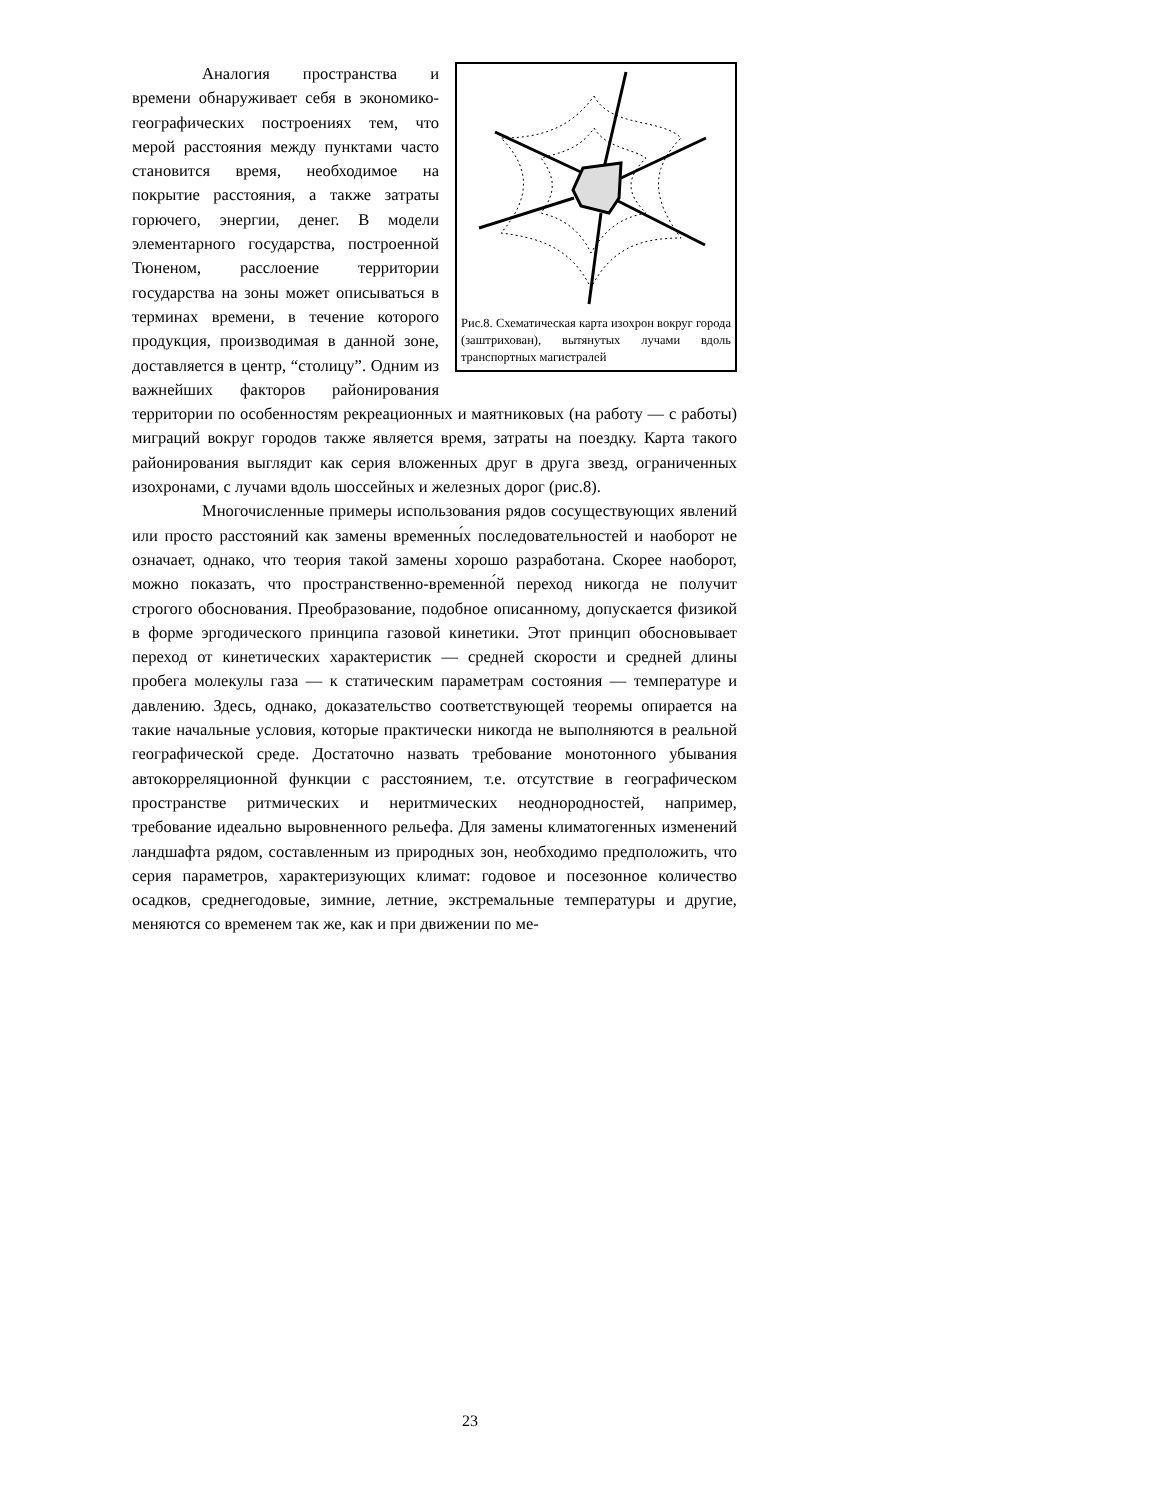Рис.8. Схематическая карта изохрон вокруг города (заштрихован), вытянутых лучами вдоль транспортных магистралей
Аналогия пространства и времени обнаруживает себя в экономико-географических построениях тем, что мерой расстояния между пунктами часто становится время, необходимое на покрытие расстояния, а также затраты горючего, энергии, денег. В модели элементарного государства, построенной Тюненом, расслоение территории государства на зоны может описываться в терминах времени, в течение которого продукция, производимая в данной зоне, доставляется в центр, “столицу”. Одним из важнейших факторов районирования территории по особенностям рекреационных и маятниковых (на работу — с работы) миграций вокруг городов также является время, затраты на поездку. Карта такого районирования выглядит как серия вложенных друг в друга звезд, ограниченных изохронами, с лучами вдоль шоссейных и железных дорог (рис.8).
Многочисленные примеры использования рядов сосуществующих явлений или просто расстояний как замены временны́х последовательностей и наоборот не означает, однако, что теория такой замены хорошо разработана. Скорее наоборот, можно показать, что пространственно-временно́й переход никогда не получит строгого обоснования. Преобразование, подобное описанному, допускается физикой в форме эргодического принципа газовой кинетики. Этот принцип обосновывает переход от кинетических характеристик — средней скорости и средней длины пробега молекулы газа — к статическим параметрам состояния — температуре и давлению. Здесь, однако, доказательство соответствующей теоремы опирается на такие начальные условия, которые практически никогда не выполняются в реальной географической среде. Достаточно назвать требование монотонного убывания автокорреляционной функции с расстоянием, т.е. отсутствие в географическом пространстве ритмических и неритмических неоднородностей, например, требование идеально выровненного рельефа. Для замены климатогенных изменений ландшафта рядом, составленным из природных зон, необходимо предположить, что серия параметров, характеризующих климат: годовое и посезонное количество осадков, среднегодовые, зимние, летние, экстремальные температуры и другие, меняются со временем так же, как и при движении по ме-
23